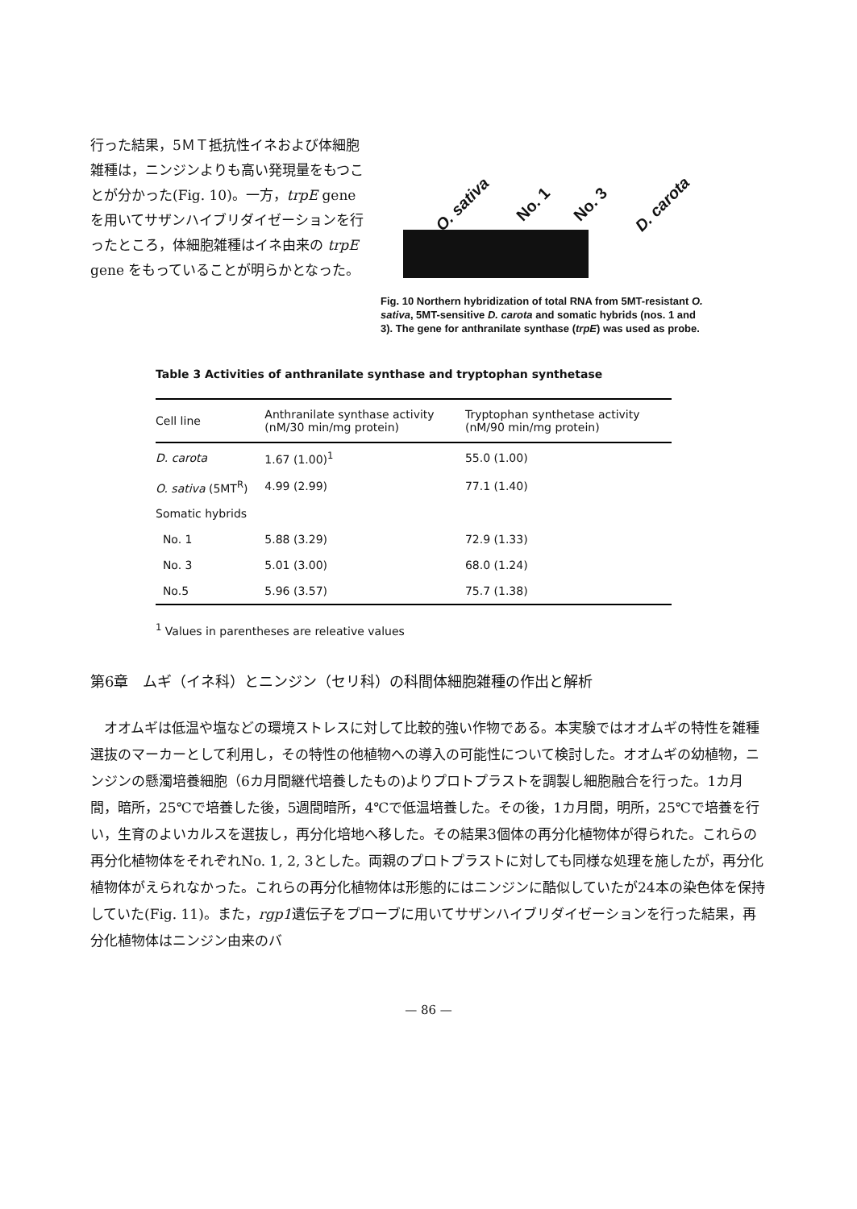行った結果，5ＭＴ抵抗性イネおよび体細胞雑種は，ニンジンよりも高い発現量をもつことが分かった(Fig. 10)。一方，trpE gene を用いてサザンハイブリダイゼーションを行ったところ，体細胞雑種はイネ由来の trpE gene をもっていることが明らかとなった。
O. sativa No. 1 No. 3 D. carota
Fig. 10 Northern hybridization of total RNA from 5MT-resistant O. sativa, 5MT-sensitive D. carota and somatic hybrids (nos. 1 and 3). The gene for anthranilate synthase (trpE) was used as probe.
Table 3 Activities of anthranilate synthase and tryptophan synthetase
| Cell line | Anthranilate synthase activity (nM/30 min/mg protein) | Tryptophan synthetase activity (nM/90 min/mg protein) |
| --- | --- | --- |
| D. carota | 1.67 (1.00)<sup>1</sup> | 55.0 (1.00) |
| O. sativa (5MT<sup>R</sup>) | 4.99 (2.99) | 77.1 (1.40) |
| Somatic hybrids | | |
| No. 1 | 5.88 (3.29) | 72.9 (1.33) |
| No. 3 | 5.01 (3.00) | 68.0 (1.24) |
| No.5 | 5.96 (3.57) | 75.7 (1.38) |
<sup>1</sup> Values in parentheses are releative values
第6章　ムギ（イネ科）とニンジン（セリ科）の科間体細胞雑種の作出と解析
　オオムギは低温や塩などの環境ストレスに対して比較的強い作物である。本実験ではオオムギの特性を雑種選抜のマーカーとして利用し，その特性の他植物への導入の可能性について検討した。オオムギの幼植物，ニンジンの懸濁培養細胞（6カ月間継代培養したもの)よりプロトプラストを調製し細胞融合を行った。1カ月間，暗所，25℃で培養した後，5週間暗所，4℃で低温培養した。その後，1カ月間，明所，25℃で培養を行い，生育のよいカルスを選抜し，再分化培地へ移した。その結果3個体の再分化植物体が得られた。これらの再分化植物体をそれぞれNo. 1, 2, 3とした。両親のプロトプラストに対しても同様な処理を施したが，再分化植物体がえられなかった。これらの再分化植物体は形態的にはニンジンに酷似していたが24本の染色体を保持していた(Fig. 11)。また，rgp1遺伝子をプローブに用いてサザンハイブリダイゼーションを行った結果，再分化植物体はニンジン由来のバ
— 86 —